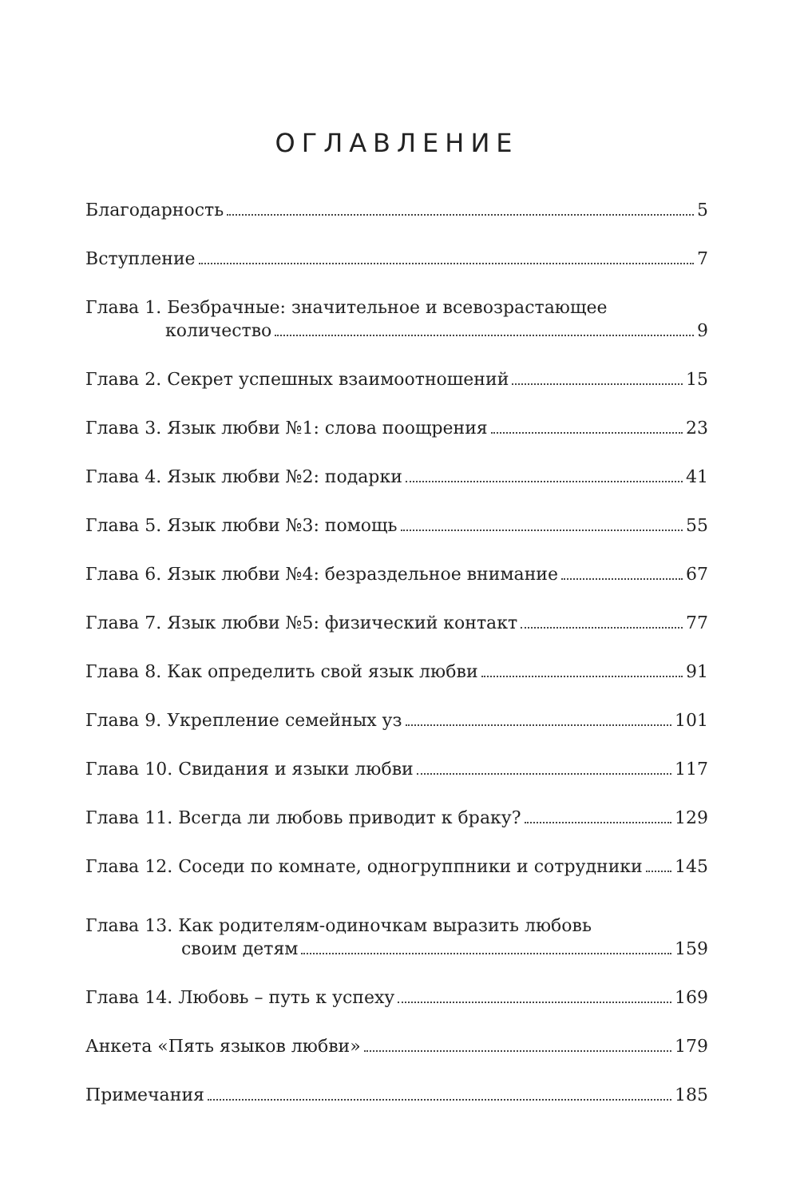ОГЛАВЛЕНИЕ
Благодарность 5
Вступление 7
Глава 1. Безбрачные: значительное и всевозрастающее
количество 9
Глава 2. Секрет успешных взаимоотношений 15
Глава 3. Язык любви №1: слова поощрения 23
Глава 4. Язык любви №2: подарки 41
Глава 5. Язык любви №3: помощь 55
Глава 6. Язык любви №4: безраздельное внимание 67
Глава 7. Язык любви №5: физический контакт 77
Глава 8. Как определить свой язык любви 91
Глава 9. Укрепление семейных уз 101
Глава 10. Свидания и языки любви 117
Глава 11. Всегда ли любовь приводит к браку? 129
Глава 12. Соседи по комнате, одногруппники и сотрудники 145
Глава 13. Как родителям-одиночкам выразить любовь
своим детям 159
Глава 14. Любовь – путь к успеху 169
Анкета «Пять языков любви» 179
Примечания 185